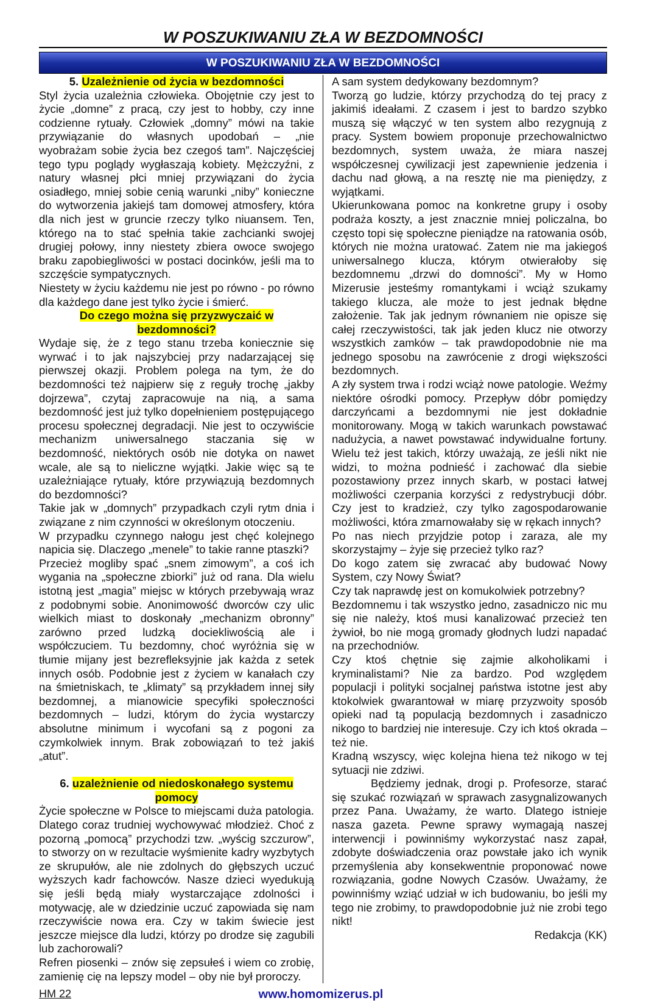W POSZUKIWANIU ZŁA W BEZDOMNOŚCI
W POSZUKIWANIU ZŁA W BEZDOMNOŚCI
5. Uzależnienie od życia w bezdomności
Styl życia uzależnia człowieka. Obojętnie czy jest to życie „domne” z pracą, czy jest to hobby, czy inne codzienne rytuały. Człowiek „domny” mówi na takie przywiązanie do własnych upodobań – „nie wyobrażam sobie życia bez czegoś tam”. Najczęściej tego typu poglądy wygłaszają kobiety. Mężczyźni, z natury własnej płci mniej przywiązani do życia osiadłego, mniej sobie cenią warunki „niby” konieczne do wytworzenia jakiejś tam domowej atmosfery, która dla nich jest w gruncie rzeczy tylko niuansem. Ten, którego na to stać spełnia takie zachcianki swojej drugiej połowy, inny niestety zbiera owoce swojego braku zapobiegliwości w postaci docinków, jeśli ma to szczęście sympatycznych.
Niestety w życiu każdemu nie jest po równo - po równo dla każdego dane jest tylko życie i śmierć.
Do czego można się przyzwyczaić w bezdomności?
Wydaje się, że z tego stanu trzeba koniecznie się wyrwać i to jak najszybciej przy nadarzającej się pierwszej okazji. Problem polega na tym, że do bezdomności też najpierw się z reguły trochę „jakby dojrzewa”, czytaj zapracowuje na nią, a sama bezdomność jest już tylko dopełnieniem postępującego procesu społecznej degradacji. Nie jest to oczywiście mechanizm uniwersalnego staczania się w bezdomność, niektórych osób nie dotyka on nawet wcale, ale są to nieliczne wyjątki. Jakie więc są te uzależniające rytuały, które przywiązują bezdomnych do bezdomności?
Takie jak w „domnych” przypadkach czyli rytm dnia i związane z nim czynności w określonym otoczeniu.
W przypadku czynnego nałogu jest chęć kolejnego napicia się. Dlaczego „menele” to takie ranne ptaszki?
Przecież mogliby spać „snem zimowym”, a coś ich wygania na „społeczne zbiorki” już od rana. Dla wielu istotną jest „magia” miejsc w których przebywają wraz z podobnymi sobie. Anonimowość dworców czy ulic wielkich miast to doskonały „mechanizm obronny” zarówno przed ludzką dociekliwością ale i współczuciem. Tu bezdomny, choć wyróżnia się w tłumie mijany jest bezrefleksyjnie jak każda z setek innych osób. Podobnie jest z życiem w kanałach czy na śmietniskach, te „klimaty” są przykładem innej siły bezdomnej, a mianowicie specyfiki społeczności bezdomnych – ludzi, którym do życia wystarczy absolutne minimum i wycofani są z pogoni za czymkolwiek innym. Brak zobowiązań to też jakiś „atut”.
6. uzależnienie od niedoskonałego systemu pomocy
Życie społeczne w Polsce to miejscami duża patologia. Dlatego coraz trudniej wychowywać młodzież. Choć z pozorną „pomocą” przychodzi tzw. „wyścig szczurow”, to stworzy on w rezultacie wyśmienite kadry wyzbytych ze skrupułów, ale nie zdolnych do głębszych uczuć wyższych kadr fachowców. Nasze dzieci wyedukują się jeśli będą miały wystarczające zdolności i motywację, ale w dziedzinie uczuć zapowiada się nam rzeczywiście nowa era. Czy w takim świecie jest jeszcze miejsce dla ludzi, którzy po drodze się zagubili lub zachorowali?
Refren piosenki – znów się zepsułeś i wiem co zrobię, zamienię cię na lepszy model – oby nie był proroczy.
A sam system dedykowany bezdomnym?
Tworzą go ludzie, którzy przychodzą do tej pracy z jakimiś ideałami. Z czasem i jest to bardzo szybko muszą się włączyć w ten system albo rezygnują z pracy. System bowiem proponuje przechowalnictwo bezdomnych, system uważa, że miara naszej współczesnej cywilizacji jest zapewnienie jedzenia i dachu nad głową, a na resztę nie ma pieniędzy, z wyjątkami.
Ukierunkowana pomoc na konkretne grupy i osoby podraża koszty, a jest znacznie mniej policzalna, bo często topi się społeczne pieniądze na ratowania osób, których nie można uratować. Zatem nie ma jakiegoś uniwersalnego klucza, którym otwierałoby się bezdomnemu „drzwi do domności”. My w Homo Mizerusie jesteśmy romantykami i wciąż szukamy takiego klucza, ale może to jest jednak błędne założenie. Tak jak jednym równaniem nie opisze się całej rzeczywistości, tak jak jeden klucz nie otworzy wszystkich zamków – tak prawdopodobnie nie ma jednego sposobu na zawrócenie z drogi większości bezdomnych.
A zły system trwa i rodzi wciąż nowe patologie. Weźmy niektóre ośrodki pomocy. Przepływ dóbr pomiędzy darczyńcami a bezdomnymi nie jest dokładnie monitorowany. Mogą w takich warunkach powstawać nadużycia, a nawet powstawać indywidualne fortuny. Wielu też jest takich, którzy uważają, ze jeśli nikt nie widzi, to można podnieść i zachować dla siebie pozostawiony przez innych skarb, w postaci łatwej możliwości czerpania korzyści z redystrybucji dóbr. Czy jest to kradzież, czy tylko zagospodarowanie możliwości, która zmarnowałaby się w rękach innych?
Po nas niech przyjdzie potop i zaraza, ale my skorzystajmy – żyje się przecież tylko raz?
Do kogo zatem się zwracać aby budować Nowy System, czy Nowy Świat?
Czy tak naprawdę jest on komukolwiek potrzebny?
Bezdomnemu i tak wszystko jedno, zasadniczo nic mu się nie należy, ktoś musi kanalizować przecież ten żywioł, bo nie mogą gromady głodnych ludzi napadać na przechodniów.
Czy ktoś chętnie się zajmie alkoholikami i kryminalistami? Nie za bardzo. Pod względem populacji i polityki socjalnej państwa istotne jest aby ktokolwiek gwarantował w miarę przyzwoity sposób opieki nad tą populacją bezdomnych i zasadniczo nikogo to bardziej nie interesuje. Czy ich ktoś okrada – też nie.
Kradną wszyscy, więc kolejna hiena też nikogo w tej sytuacji nie zdziwi.
Będziemy jednak, drogi p. Profesorze, starać się szukać rozwiązań w sprawach zasygnalizowanych przez Pana. Uważamy, że warto. Dlatego istnieje nasza gazeta. Pewne sprawy wymagają naszej interwencji i powinniśmy wykorzystać nasz zapał, zdobyte doświadczenia oraz powstałe jako ich wynik przemyślenia aby konsekwentnie proponować nowe rozwiązania, godne Nowych Czasów. Uważamy, że powinniśmy wziąć udział w ich budowaniu, bo jeśli my tego nie zrobimy, to prawdopodobnie już nie zrobi tego nikt!
Redakcja (KK)
HM 22 www.homomizerus.pl